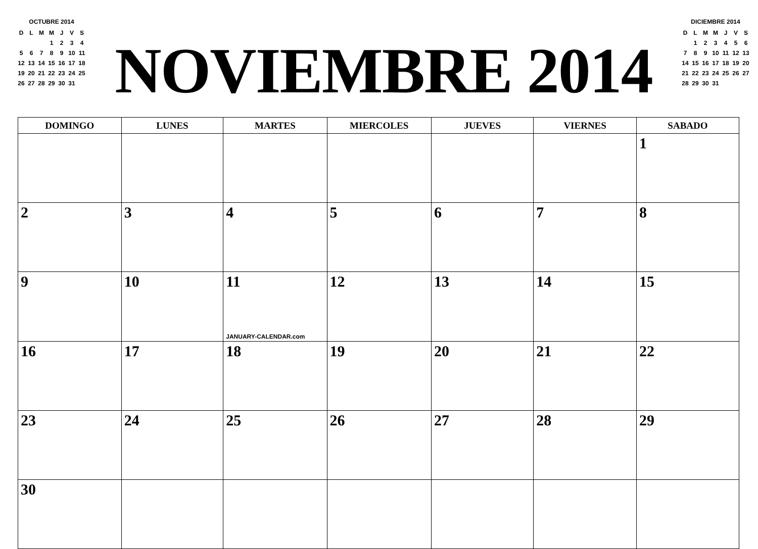OCTUBRE 2014
| D | L | M | M | J | V | S |
| | | | 1 | 2 | 3 | 4 |
| 5 | 6 | 7 | 8 | 9 | 10 | 11 |
| 12 | 13 | 14 | 15 | 16 | 17 | 18 |
| 19 | 20 | 21 | 22 | 23 | 24 | 25 |
| 26 | 27 | 28 | 29 | 30 | 31 | |
NOVIEMBRE 2014
DICIEMBRE 2014
| D | L | M | M | J | V | S |
| | 1 | 2 | 3 | 4 | 5 | 6 |
| 7 | 8 | 9 | 10 | 11 | 12 | 13 |
| 14 | 15 | 16 | 17 | 18 | 19 | 20 |
| 21 | 22 | 23 | 24 | 25 | 26 | 27 |
| 28 | 29 | 30 | 31 | | | |
| DOMINGO | LUNES | MARTES | MIERCOLES | JUEVES | VIERNES | SABADO |
| --- | --- | --- | --- | --- | --- | --- |
| | | | | | | 1 |
| 2 | 3 | 4 | 5 | 6 | 7 | 8 |
| 9 | 10 | 11 JANUARY-CALENDAR.com | 12 | 13 | 14 | 15 |
| 16 | 17 | 18 | 19 | 20 | 21 | 22 |
| 23 | 24 | 25 | 26 | 27 | 28 | 29 |
| 30 | | | | | | |